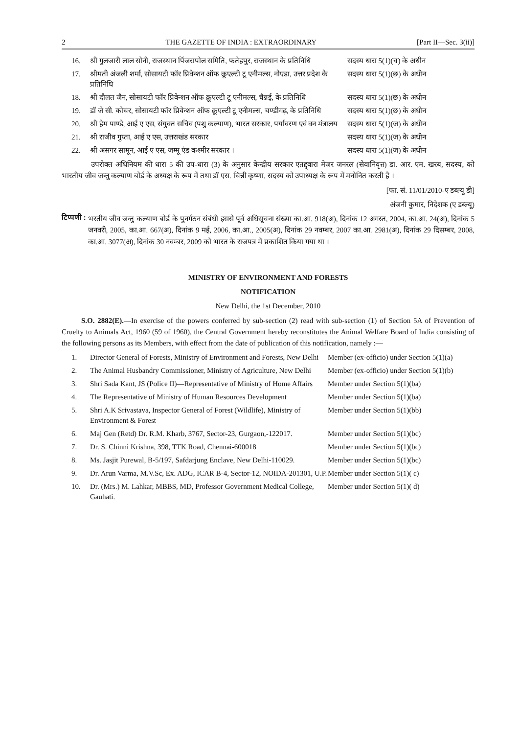2 THE GAZETTE OF INDIA : EXTRAORDINARY [Part II—Sec. 3(ii)]
| 16. | श्री गुलजारी लाल सोनी, राजस्थान पिंजरापोल समिति, फतेहपुर, राजस्थान के प्रतिनिधि | सदस्य धारा 5(1)(च) के अधीन |
| 17. | श्रीमती अंजली शर्मा, सोसायटी फॉर प्रिवेन्शन ऑफ क्रूएल्टी टू एनीमल्स, नोएडा, उत्तर प्रदेश के प्रतिनिधि | सदस्य धारा 5(1)(छ) के अधीन |
| 18. | श्री दौलत जैन, सोसायटी फॉर प्रिवेन्शन ऑफ क्रूएल्टी टू एनीमल्स, चैन्नई, के प्रतिनिधि | सदस्य धारा 5(1)(छ) के अधीन |
| 19. | डॉ जे सी. कोचर, सोसायटी फॉर प्रिवेन्शन ऑफ क्रूएल्टी टू एनीमल्स, चण्डीगढ़, के प्रतिनिधि | सदस्य धारा 5(1)(छ) के अधीन |
| 20. | श्री हेम पाण्डे, आई ए एस, संयुक्त सचिव (पशु कल्याण), भारत सरकार, पर्यावरण एवं वन मंत्रालय | सदस्य धारा 5(1)(ज) के अधीन |
| 21. | श्री राजीव गुप्ता, आई ए एस, उत्तराखंड सरकार | सदस्य धारा 5(1)(ज) के अधीन |
| 22. | श्री असगर सामून, आई ए एस, जम्मू एंड कश्मीर सरकार । | सदस्य धारा 5(1)(ज) के अधीन |
उपरोक्त अधिनियम की धारा 5 की उप-धारा (3) के अनुसार केन्द्रीय सरकार एतद्द्वारा मेजर जनरल (सेवानिवृत्त) डा. आर. एम. खरब, सदस्य, को भारतीय जीव जन्तु कल्याण बोर्ड के अध्यक्ष के रूप में तथा डॉ एस. चिन्नी कृष्णा, सदस्य को उपाध्यक्ष के रूप में मनोनित करती है ।
[फा. सं. 11/01/2010-ए डब्ल्यू डी]
अंजनी कुमार, निदेशक (ए डब्ल्यू)
टिप्पणी :
भरतीय जीव जन्तु कल्याण बोर्ड के पुनर्गठन संबंधी इससे पूर्व अधिसूचना संख्या का.आ. 918(अ), दिनांक 12 अगस्त, 2004, का.आ. 24(अ), दिनांक 5 जनवरी, 2005, का.आ. 667(अ), दिनांक 9 मई, 2006, का.आ., 2005(अ), दिनांक 29 नवम्बर, 2007 का.आ. 2981(अ), दिनांक 29 दिसम्बर, 2008, का.आ. 3077(अ), दिनांक 30 नवम्बर, 2009 को भारत के राजपत्र में प्रकाशित किया गया था ।
MINISTRY OF ENVIRONMENT AND FORESTS
NOTIFICATION
New Delhi, the 1st December, 2010
S.O. 2882(E).—In exercise of the powers conferred by sub-section (2) read with sub-section (1) of Section 5A of Prevention of Cruelty to Animals Act, 1960 (59 of 1960), the Central Government hereby reconstitutes the Animal Welfare Board of India consisting of the following persons as its Members, with effect from the date of publication of this notification, namely :—
| 1. | Director General of Forests, Ministry of Environment and Forests, New Delhi | Member (ex-officio) under Section 5(1)(a) |
| 2. | The Animal Husbandry Commissioner, Ministry of Agriculture, New Delhi | Member (ex-officio) under Section 5(1)(b) |
| 3. | Shri Sada Kant, JS (Police II)—Representative of Ministry of Home Affairs | Member under Section 5(1)(ba) |
| 4. | The Representative of Ministry of Human Resources Development | Member under Section 5(1)(ba) |
| 5. | Shri A.K Srivastava, Inspector General of Forest (Wildlife), Ministry of Environment & Forest | Member under Section 5(1)(bb) |
| 6. | Maj Gen (Retd) Dr. R.M. Kharb, 3767, Sector-23, Gurgaon,-122017. | Member under Section 5(1)(bc) |
| 7. | Dr. S. Chinni Krishna, 398, TTK Road, Chennai-600018 | Member under Section 5(1)(bc) |
| 8. | Ms. Jasjit Purewal, B-5/197, Safdarjung Enclave, New Delhi-110029. | Member under Section 5(1)(bc) |
| 9. | Dr. Arun Varma, M.V.Sc, Ex. ADG, ICAR B-4, Sector-12, NOIDA-201301, U.P. | Member under Section 5(1)( c) |
| 10. | Dr. (Mrs.) M. Lahkar, MBBS, MD, Professor Government Medical College, Gauhati. | Member under Section 5(1)( d) |